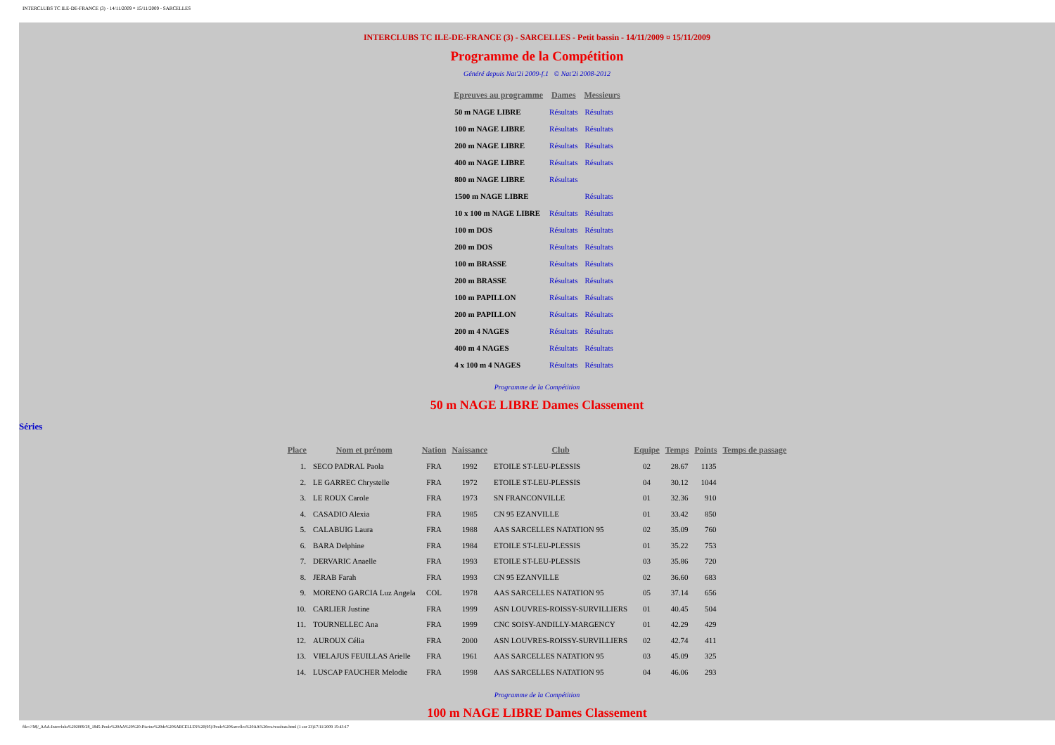INTERCLUBS TC ILE-DE-FRANCE (3) - 14/11/2009 ¤ 15/11/2009 - SARCELLES
INTERCLUBS TC ILE-DE-FRANCE (3) - SARCELLES - Petit bassin - 14/11/2009 ¤ 15/11/2009
Programme de la Compétition
Généré depuis Nat'2i 2009-f.1 © Nat'2i 2008-2012
| Epreuves au programme | Dames | Messieurs |
| --- | --- | --- |
| 50 m NAGE LIBRE | Résultats | Résultats |
| 100 m NAGE LIBRE | Résultats | Résultats |
| 200 m NAGE LIBRE | Résultats | Résultats |
| 400 m NAGE LIBRE | Résultats | Résultats |
| 800 m NAGE LIBRE | Résultats | |
| 1500 m NAGE LIBRE | | Résultats |
| 10 x 100 m NAGE LIBRE | Résultats | Résultats |
| 100 m DOS | Résultats | Résultats |
| 200 m DOS | Résultats | Résultats |
| 100 m BRASSE | Résultats | Résultats |
| 200 m BRASSE | Résultats | Résultats |
| 100 m PAPILLON | Résultats | Résultats |
| 200 m PAPILLON | Résultats | Résultats |
| 200 m 4 NAGES | Résultats | Résultats |
| 400 m 4 NAGES | Résultats | Résultats |
| 4 x 100 m 4 NAGES | Résultats | Résultats |
Programme de la Compétition
50 m NAGE LIBRE Dames Classement
Séries
| Place | Nom et prénom | Nation | Naissance | Club | Equipe | Temps | Points | Temps de passage |
| --- | --- | --- | --- | --- | --- | --- | --- | --- |
| 1. | SECO PADRAL Paola | FRA | 1992 | ETOILE ST-LEU-PLESSIS | 02 | 28.67 | 1135 | |
| 2. | LE GARREC Chrystelle | FRA | 1972 | ETOILE ST-LEU-PLESSIS | 04 | 30.12 | 1044 | |
| 3. | LE ROUX Carole | FRA | 1973 | SN FRANCONVILLE | 01 | 32.36 | 910 | |
| 4. | CASADIO Alexia | FRA | 1985 | CN 95 EZANVILLE | 01 | 33.42 | 850 | |
| 5. | CALABUIG Laura | FRA | 1988 | AAS SARCELLES NATATION 95 | 02 | 35.09 | 760 | |
| 6. | BARA Delphine | FRA | 1984 | ETOILE ST-LEU-PLESSIS | 01 | 35.22 | 753 | |
| 7. | DERVARIC Anaelle | FRA | 1993 | ETOILE ST-LEU-PLESSIS | 03 | 35.86 | 720 | |
| 8. | JERAB Farah | FRA | 1993 | CN 95 EZANVILLE | 02 | 36.60 | 683 | |
| 9. | MORENO GARCIA Luz Angela | COL | 1978 | AAS SARCELLES NATATION 95 | 05 | 37.14 | 656 | |
| 10. | CARLIER Justine | FRA | 1999 | ASN LOUVRES-ROISSY-SURVILLIERS | 01 | 40.45 | 504 | |
| 11. | TOURNELLEC Ana | FRA | 1999 | CNC SOISY-ANDILLY-MARGENCY | 01 | 42.29 | 429 | |
| 12. | AUROUX Célia | FRA | 2000 | ASN LOUVRES-ROISSY-SURVILLIERS | 02 | 42.74 | 411 | |
| 13. | VIELAJUS FEUILLAS Arielle | FRA | 1961 | AAS SARCELLES NATATION 95 | 03 | 45.09 | 325 | |
| 14. | LUSCAP FAUCHER Melodie | FRA | 1998 | AAS SARCELLES NATATION 95 | 04 | 46.06 | 293 | |
Programme de la Compétition
100 m NAGE LIBRE Dames Classement
file:///M|/_AAA-Interclubs%202009/28_1845-Poule%20AA%20%20-Piscine%20de%20SARCELLES%20(95)/Poule%20Sarcelles%20AA%20res/resultats.html (1 sur 23)17/11/2009 15:43:17